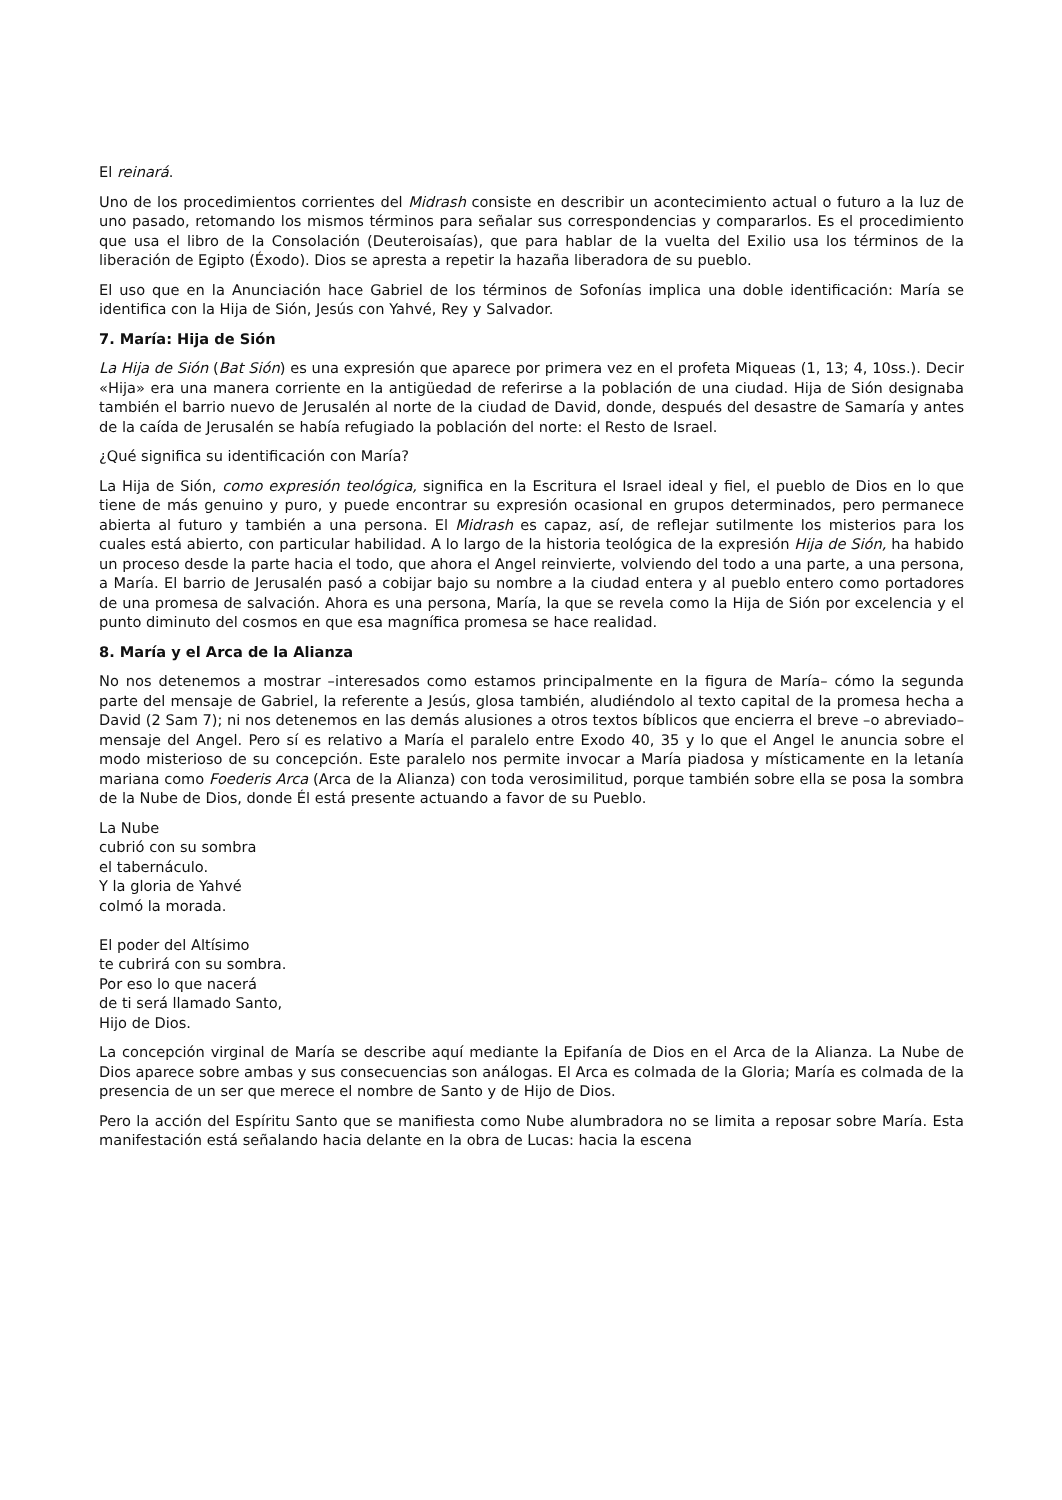El reinará.
Uno de los procedimientos corrientes del Midrash consiste en describir un acontecimiento actual o futuro a la luz de uno pasado, retomando los mismos términos para señalar sus correspondencias y compararlos. Es el procedimiento que usa el libro de la Consolación (Deuteroisaías), que para hablar de la vuelta del Exilio usa los términos de la liberación de Egipto (Éxodo). Dios se apresta a repetir la hazaña liberadora de su pueblo.
El uso que en la Anunciación hace Gabriel de los términos de Sofonías implica una doble identificación: María se identifica con la Hija de Sión, Jesús con Yahvé, Rey y Salvador.
7. María: Hija de Sión
La Hija de Sión (Bat Sión) es una expresión que aparece por primera vez en el profeta Miqueas (1, 13; 4, 10ss.). Decir «Hija» era una manera corriente en la antigüedad de referirse a la población de una ciudad. Hija de Sión designaba también el barrio nuevo de Jerusalén al norte de la ciudad de David, donde, después del desastre de Samaría y antes de la caída de Jerusalén se había refugiado la población del norte: el Resto de Israel.
¿Qué significa su identificación con María?
La Hija de Sión, como expresión teológica, significa en la Escritura el Israel ideal y fiel, el pueblo de Dios en lo que tiene de más genuino y puro, y puede encontrar su expresión ocasional en grupos determinados, pero permanece abierta al futuro y también a una persona. El Midrash es capaz, así, de reflejar sutilmente los misterios para los cuales está abierto, con particular habilidad. A lo largo de la historia teológica de la expresión Hija de Sión, ha habido un proceso desde la parte hacia el todo, que ahora el Angel reinvierte, volviendo del todo a una parte, a una persona, a María. El barrio de Jerusalén pasó a cobijar bajo su nombre a la ciudad entera y al pueblo entero como portadores de una promesa de salvación. Ahora es una persona, María, la que se revela como la Hija de Sión por excelencia y el punto diminuto del cosmos en que esa magnífica promesa se hace realidad.
8. María y el Arca de la Alianza
No nos detenemos a mostrar –interesados como estamos principalmente en la figura de María– cómo la segunda parte del mensaje de Gabriel, la referente a Jesús, glosa también, aludiéndolo al texto capital de la promesa hecha a David (2 Sam 7); ni nos detenemos en las demás alusiones a otros textos bíblicos que encierra el breve –o abreviado– mensaje del Angel. Pero sí es relativo a María el paralelo entre Exodo 40, 35 y lo que el Angel le anuncia sobre el modo misterioso de su concepción. Este paralelo nos permite invocar a María piadosa y místicamente en la letanía mariana como Foederis Arca (Arca de la Alianza) con toda verosimilitud, porque también sobre ella se posa la sombra de la Nube de Dios, donde Él está presente actuando a favor de su Pueblo.
La Nube
cubrió con su sombra
el tabernáculo.
Y la gloria de Yahvé
colmó la morada.
El poder del Altísimo
te cubrirá con su sombra.
Por eso lo que nacerá
de ti será llamado Santo,
Hijo de Dios.
La concepción virginal de María se describe aquí mediante la Epifanía de Dios en el Arca de la Alianza. La Nube de Dios aparece sobre ambas y sus consecuencias son análogas. El Arca es colmada de la Gloria; María es colmada de la presencia de un ser que merece el nombre de Santo y de Hijo de Dios.
Pero la acción del Espíritu Santo que se manifiesta como Nube alumbradora no se limita a reposar sobre María. Esta manifestación está señalando hacia delante en la obra de Lucas: hacia la escena